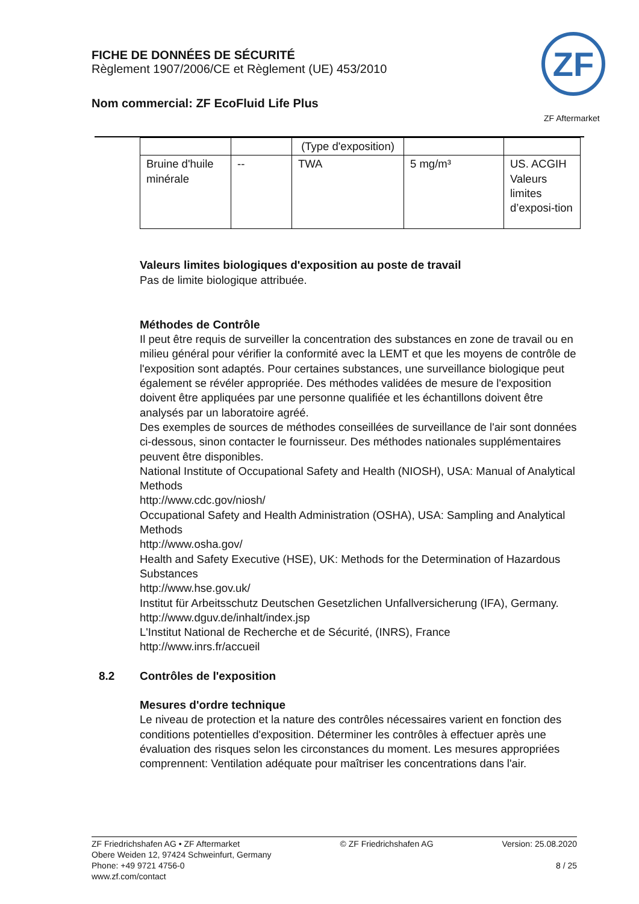FICHE DE DONNÉES DE SÉCURITÉ
Règlement 1907/2006/CE et Règlement (UE) 453/2010
Nom commercial: ZF EcoFluid Life Plus
ZF
ZF Aftermarket
| | | (Type d'exposition) | | |
| Bruine d'huile minérale | -- | TWA | 5 mg/m³ | US. ACGIH Valeurs limites d’exposi-tion |
Valeurs limites biologiques d'exposition au poste de travail
Pas de limite biologique attribuée.
Méthodes de Contrôle
Il peut être requis de surveiller la concentration des substances en zone de travail ou en milieu général pour vérifier la conformité avec la LEMT et que les moyens de contrôle de l'exposition sont adaptés. Pour certaines substances, une surveillance biologique peut également se révéler appropriée. Des méthodes validées de mesure de l'exposition doivent être appliquées par une personne qualifiée et les échantillons doivent être analysés par un laboratoire agréé.
Des exemples de sources de méthodes conseillées de surveillance de l'air sont données ci-dessous, sinon contacter le fournisseur. Des méthodes nationales supplémentaires peuvent être disponibles.
National Institute of Occupational Safety and Health (NIOSH), USA: Manual of Analytical Methods
http://www.cdc.gov/niosh/
Occupational Safety and Health Administration (OSHA), USA: Sampling and Analytical Methods
http://www.osha.gov/
Health and Safety Executive (HSE), UK: Methods for the Determination of Hazardous Substances
http://www.hse.gov.uk/
Institut für Arbeitsschutz Deutschen Gesetzlichen Unfallversicherung (IFA), Germany.
http://www.dguv.de/inhalt/index.jsp
L'Institut National de Recherche et de Sécurité, (INRS), France
http://www.inrs.fr/accueil
8.2 Contrôles de l'exposition
Mesures d'ordre technique
Le niveau de protection et la nature des contrôles nécessaires varient en fonction des conditions potentielles d'exposition. Déterminer les contrôles à effectuer après une évaluation des risques selon les circonstances du moment. Les mesures appropriées comprennent: Ventilation adéquate pour maîtriser les concentrations dans l'air.
ZF Friedrichshafen AG • ZF Aftermarket
Obere Weiden 12, 97424 Schweinfurt, Germany
Phone: +49 9721 4756-0
www.zf.com/contact
© ZF Friedrichshafen AG Version: 25.08.2020
8 / 25